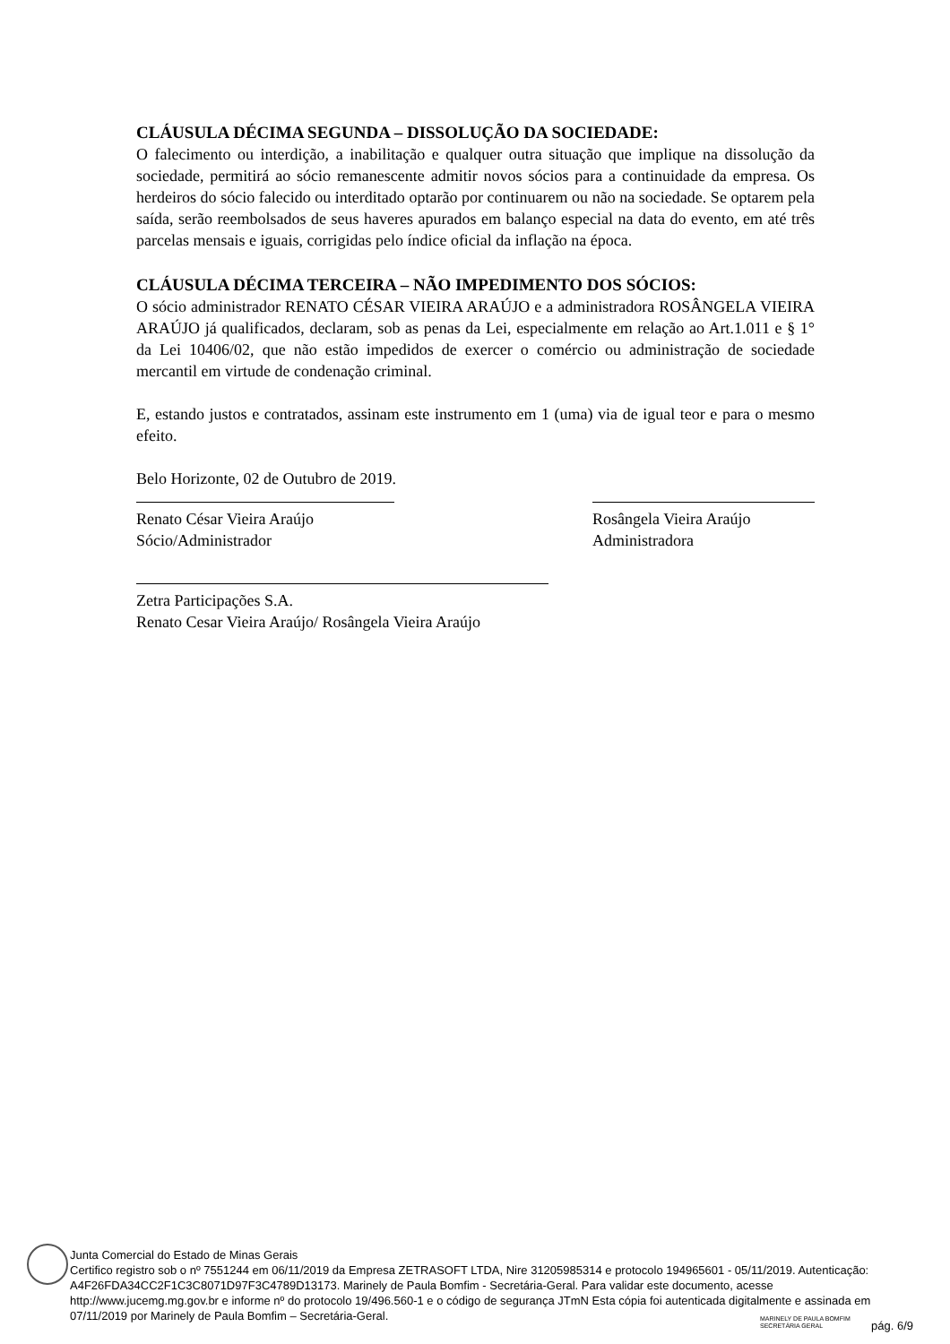CLÁUSULA DÉCIMA SEGUNDA – DISSOLUÇÃO DA SOCIEDADE:
O falecimento ou interdição, a inabilitação e qualquer outra situação que implique na dissolução da sociedade, permitirá ao sócio remanescente admitir novos sócios para a continuidade da empresa. Os herdeiros do sócio falecido ou interditado optarão por continuarem ou não na sociedade. Se optarem pela saída, serão reembolsados de seus haveres apurados em balanço especial na data do evento, em até três parcelas mensais e iguais, corrigidas pelo índice oficial da inflação na época.
CLÁUSULA DÉCIMA TERCEIRA – NÃO IMPEDIMENTO DOS SÓCIOS:
O sócio administrador RENATO CÉSAR VIEIRA ARAÚJO e a administradora ROSÂNGELA VIEIRA ARAÚJO já qualificados, declaram, sob as penas da Lei, especialmente em relação ao Art.1.011 e § 1° da Lei 10406/02, que não estão impedidos de exercer o comércio ou administração de sociedade mercantil em virtude de condenação criminal.
E, estando justos e contratados, assinam este instrumento em 1 (uma) via de igual teor e para o mesmo efeito.
Belo Horizonte, 02 de Outubro de 2019.
Renato César Vieira Araújo
Sócio/Administrador
Rosângela Vieira Araújo
Administradora
Zetra Participações S.A.
Renato Cesar Vieira Araújo/ Rosângela Vieira Araújo
Junta Comercial do Estado de Minas Gerais
Certifico registro sob o nº 7551244 em 06/11/2019 da Empresa ZETRASOFT LTDA, Nire 31205985314 e protocolo 194965601 - 05/11/2019. Autenticação: A4F26FDA34CC2F1C3C8071D97F3C4789D13173. Marinely de Paula Bomfim - Secretária-Geral. Para validar este documento, acesse http://www.jucemg.mg.gov.br e informe nº do protocolo 19/496.560-1 e o código de segurança JTmN Esta cópia foi autenticada digitalmente e assinada em 07/11/2019 por Marinely de Paula Bomfim – Secretária-Geral.
MARINELY DE PAULA BOMFIM
SECRETÁRIA GERAL
pág. 6/9